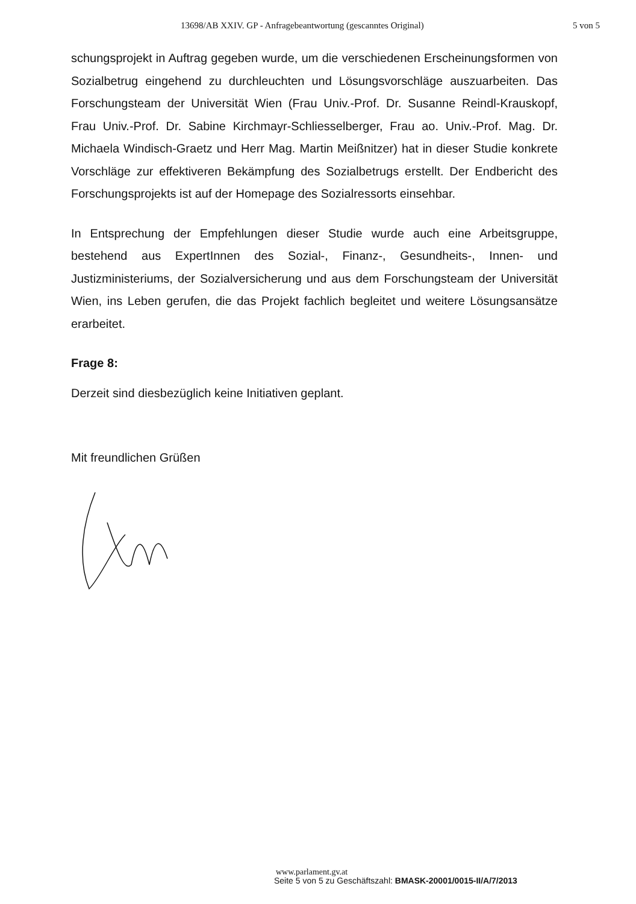13698/AB XXIV. GP - Anfragebeantwortung (gescanntes Original) 5 von 5
schungsprojekt in Auftrag gegeben wurde, um die verschiedenen Erscheinungsformen von Sozialbetrug eingehend zu durchleuchten und Lösungsvorschläge auszuarbeiten. Das Forschungsteam der Universität Wien (Frau Univ.-Prof. Dr. Susanne Reindl-Krauskopf, Frau Univ.-Prof. Dr. Sabine Kirchmayr-Schliesselberger, Frau ao. Univ.-Prof. Mag. Dr. Michaela Windisch-Graetz und Herr Mag. Martin Meißnitzer) hat in dieser Studie konkrete Vorschläge zur effektiveren Bekämpfung des Sozialbetrugs erstellt. Der Endbericht des Forschungsprojekts ist auf der Homepage des Sozialressorts einsehbar.
In Entsprechung der Empfehlungen dieser Studie wurde auch eine Arbeitsgruppe, bestehend aus ExpertInnen des Sozial-, Finanz-, Gesundheits-, Innen- und Justizministeriums, der Sozialversicherung und aus dem Forschungsteam der Universität Wien, ins Leben gerufen, die das Projekt fachlich begleitet und weitere Lösungsansätze erarbeitet.
Frage 8:
Derzeit sind diesbezüglich keine Initiativen geplant.
Mit freundlichen Grüßen
www.parlament.gv.at
Seite 5 von 5 zu Geschäftszahl: BMASK-20001/0015-II/A/7/2013